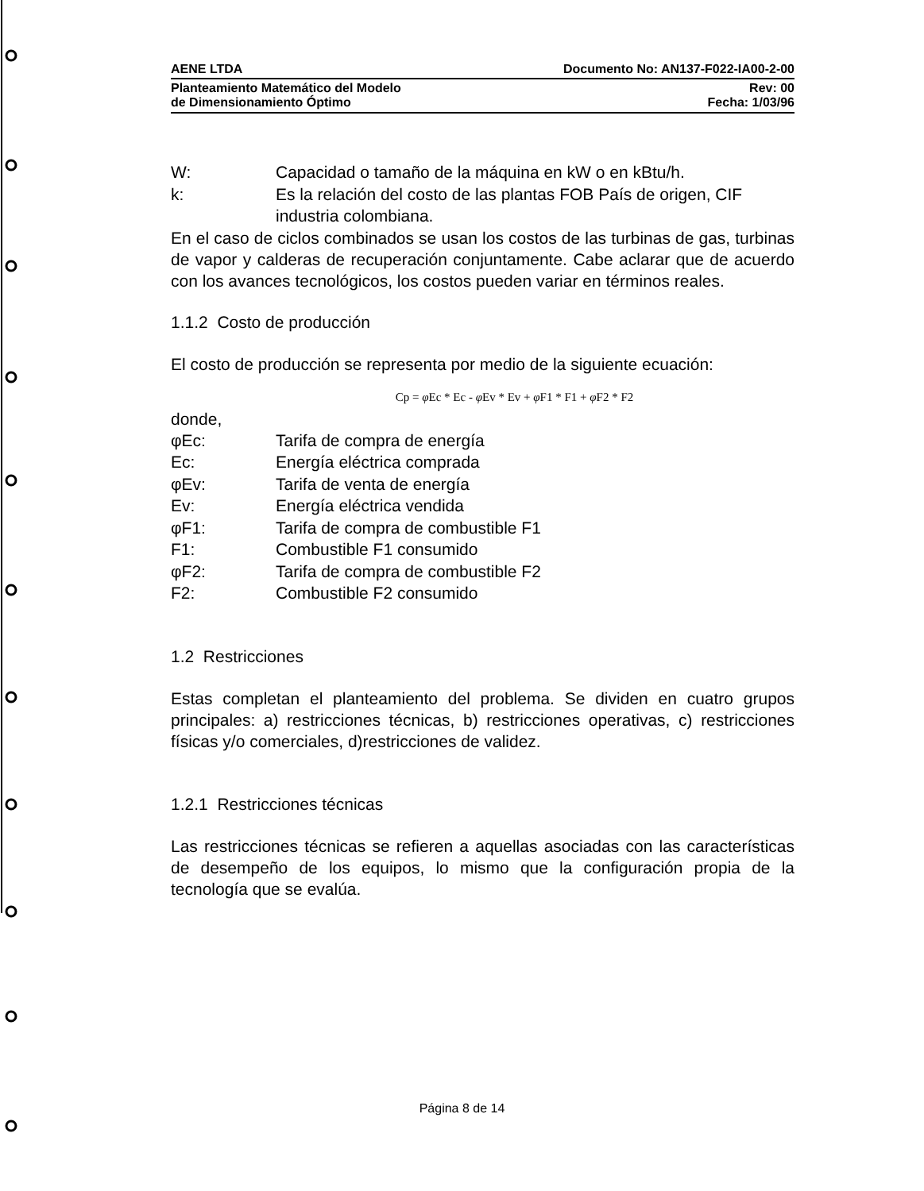AENE LTDA Documento No: AN137-F022-IA00-2-00
Planteamiento Matemático del Modelo
de Dimensionamiento Óptimo Rev: 00
Fecha: 1/03/96
W: Capacidad o tamaño de la máquina en kW o en kBtu/h.
k: Es la relación del costo de las plantas FOB País de origen, CIF industria colombiana.
En el caso de ciclos combinados se usan los costos de las turbinas de gas, turbinas de vapor y calderas de recuperación conjuntamente. Cabe aclarar que de acuerdo con los avances tecnológicos, los costos pueden variar en términos reales.
1.1.2 Costo de producción
El costo de producción se representa por medio de la siguiente ecuación:
Cp = φ Ec * Ec - φ Ev * Ev + φ F1 * F1 + φ F2 * F2
donde,
φEc: Tarifa de compra de energía
Ec: Energía eléctrica comprada
φEv: Tarifa de venta de energía
Ev: Energía eléctrica vendida
φF1: Tarifa de compra de combustible F1
F1: Combustible F1 consumido
φF2: Tarifa de compra de combustible F2
F2: Combustible F2 consumido
1.2 Restricciones
Estas completan el planteamiento del problema. Se dividen en cuatro grupos principales: a) restricciones técnicas, b) restricciones operativas, c) restricciones físicas y/o comerciales, d)restricciones de validez.
1.2.1 Restricciones técnicas
Las restricciones técnicas se refieren a aquellas asociadas con las características de desempeño de los equipos, lo mismo que la configuración propia de la tecnología que se evalúa.
Página 8 de 14